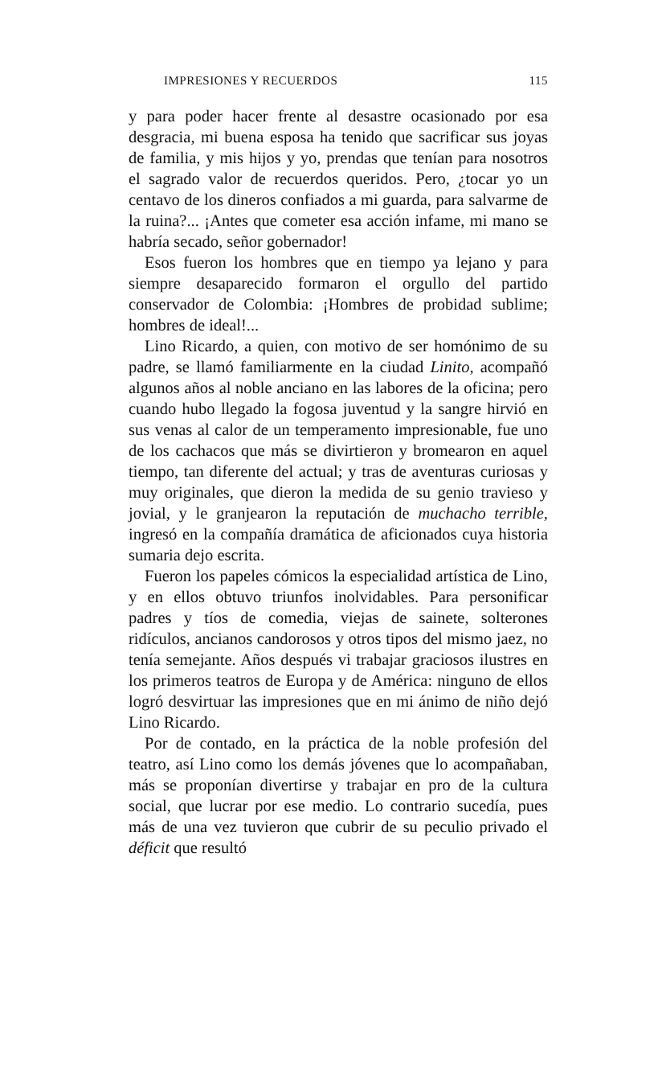IMPRESIONES Y RECUERDOS 115
y para poder hacer frente al desastre ocasionado por esa desgracia, mi buena esposa ha tenido que sacrificar sus joyas de familia, y mis hijos y yo, prendas que tenían para nosotros el sagrado valor de recuerdos queridos. Pero, ¿tocar yo un centavo de los dineros confiados a mi guarda, para salvarme de la ruina?... ¡Antes que cometer esa acción infame, mi mano se habría secado, señor gobernador!
Esos fueron los hombres que en tiempo ya lejano y para siempre desaparecido formaron el orgullo del partido conservador de Colombia: ¡Hombres de probidad sublime; hombres de ideal!...
Lino Ricardo, a quien, con motivo de ser homónimo de su padre, se llamó familiarmente en la ciudad Linito, acompañó algunos años al noble anciano en las labores de la oficina; pero cuando hubo llegado la fogosa juventud y la sangre hirvió en sus venas al calor de un temperamento impresionable, fue uno de los cachacos que más se divirtieron y bromearon en aquel tiempo, tan diferente del actual; y tras de aventuras curiosas y muy originales, que dieron la medida de su genio travieso y jovial, y le granjearon la reputación de muchacho terrible, ingresó en la compañía dramática de aficionados cuya historia sumaria dejo escrita.
Fueron los papeles cómicos la especialidad artística de Lino, y en ellos obtuvo triunfos inolvidables. Para personificar padres y tíos de comedia, viejas de sainete, solterones ridículos, ancianos candorosos y otros tipos del mismo jaez, no tenía semejante. Años después vi trabajar graciosos ilustres en los primeros teatros de Europa y de América: ninguno de ellos logró desvirtuar las impresiones que en mi ánimo de niño dejó Lino Ricardo.
Por de contado, en la práctica de la noble profesión del teatro, así Lino como los demás jóvenes que lo acompañaban, más se proponían divertirse y trabajar en pro de la cultura social, que lucrar por ese medio. Lo contrario sucedía, pues más de una vez tuvieron que cubrir de su peculio privado el déficit que resultó